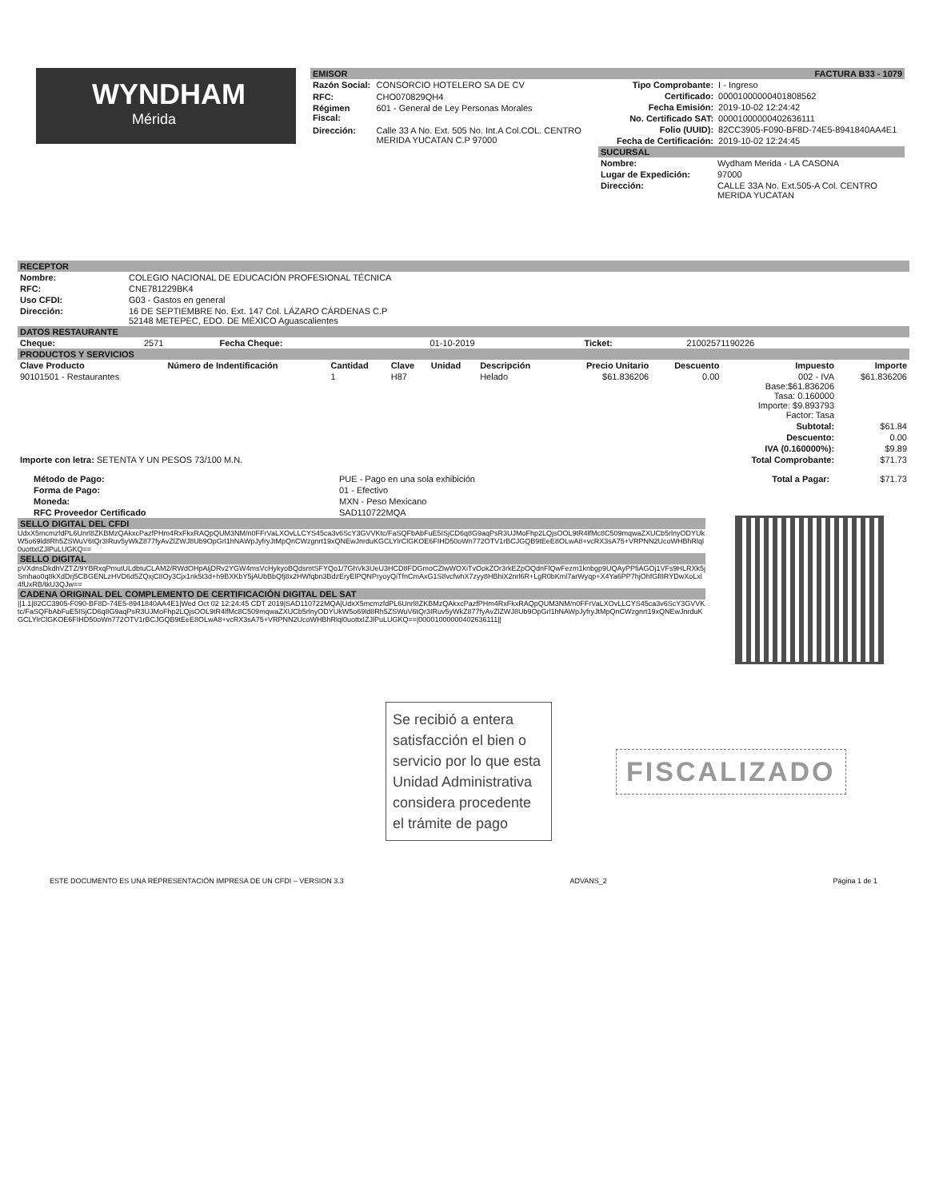WYNDHAM
Mérida
EMISOR FACTURA B33 - 1079
| Razón Social: | CONSORCIO HOTELERO SA DE CV |
| RFC: | CHO070829QH4 |
| Régimen Fiscal: | 601 - General de Ley Personas Morales |
| Dirección: | Calle 33 A No. Ext. 505 No. Int.A Col.COL. CENTRO MERIDA YUCATAN C.P 97000 |
| Tipo Comprobante: | I - Ingreso |
| Certificado: | 00001000000401808562 |
| Fecha Emisión: | 2019-10-02 12:24:42 |
| No. Certificado SAT: | 00001000000402636111 |
| Folio (UUID): | 82CC3905-F090-BF8D-74E5-8941840AA4E1 |
| Fecha de Certificación: | 2019-10-02 12:24:45 |
SUCURSAL
| Nombre: | Wydham Merida - LA CASONA |
| Lugar de Expedición: | 97000 |
| Dirección: | CALLE 33A No. Ext.505-A Col. CENTRO MERIDA YUCATAN |
RECEPTOR
| Nombre: | COLEGIO NACIONAL DE EDUCACIÓN PROFESIONAL TÉCNICA |
| RFC: | CNE781229BK4 |
| Uso CFDI: | G03 - Gastos en general |
| Dirección: | 16 DE SEPTIEMBRE No. Ext. 147 Col. LÁZARO CÁRDENAS C.P 52148 METEPEC, EDO. DE MÉXICO Aguascalientes |
DATOS RESTAURANTE
| Cheque: | 2571 | Fecha Cheque: | 01-10-2019 | Ticket: | 21002571190226 |
PRODUCTOS Y SERVICIOS
| Clave Producto | Número de Indentificación | Cantidad | Clave | Unidad | Descripción | Precio Unitario | Descuento | Impuesto | Importe |
| --- | --- | --- | --- | --- | --- | --- | --- | --- | --- |
| 90101501 - Restaurantes | | 1 | H87 | | Helado | $61.836206 | 0.00 | 002 - IVA Base:$61.836206 Tasa: 0.160000 Importe: $9.893793 Factor: Tasa | $61.836206 |
| Subtotal: | | | | | | | | | $61.84 |
| Descuento: | | | | | | | | | 0.00 |
| IVA (0.160000%): | | | | | | | | | $9.89 |
| Importe con letra: SETENTA Y UN PESOS 73/100 M.N. | | | | | | Total Comprobante: | | | $71.73 |
| Método de Pago: | PUE - Pago en una sola exhibición | Total a Pagar: | $71.73 |
| Forma de Pago: | 01 - Efectivo | | |
| Moneda: | MXN - Peso Mexicano | | |
| RFC Proveedor Certificado | SAD110722MQA | | |
SELLO DIGITAL DEL CFDI
UdxX5mcmzfdPL6Unrl8ZKBMzQAkxcPazfPHm4RxFkxRAQpQUM3NM/n0FFrVaLXOvLLCYS45ca3v6ScY3GVVKtc/FaSQFbAbFuE5ISjCD6q8G9aqPsR3UJMoFhp2LQjsOOL9tR4lfMc8C509mqwaZXUCb5rlnyODYUkW5o69ld8Rh5ZSWuV6tQr3IRuv5yWkZ877fyAvZlZWJ8Ub9OpGrl1hNAWpJyfryJtMpQnCWzgnrt19xQNEwJnrduKGCLYlrClGKOE6FIHD50oWn772OTV1rBCJGQB9tEeE8OLwA8+vcRX3sA75+VRPNN2UcoWHBhRlql0uottxIZJlPuLUGKQ==
SELLO DIGITAL
pVXdnsDkdhVZTZ/9YBRxqPmutULdbtuCLAM2/RWdOHpAljDRv2YGW4msVcHykyoBQdsmtSFYQo1/7GhVk3UeU3HCD8FDGmoCZlwWOXiTvOokZOr3rkEZpOQdnFlQwFezm1knbgp9UQAyPPfiAGOj1VFs9HLRXk5jSmhao0q8kXdDrj5CBGENLzHVD6d5ZQxjC8Oy3Cjx1nk5t3d+h9BXKbY5jAUbBbQfj8x2HWfqbn3BdzEryElPQNPryoyQiTfnCmAxG1S8vcfwhX7zyy8HBhiX2nrl6R+LgR0bKml7arWyqp+X4Ya6PP7hjOhfGf8RYDwXoLxl4fUxRB/tkU3QJw==
CADENA ORIGINAL DEL COMPLEMENTO DE CERTIFICACIÓN DIGITAL DEL SAT
||1.1|82CC3905-F090-BF8D-74E5-8941840AA4E1|Wed Oct 02 12:24:45 CDT 2019|SAD110722MQA|UdxX5mcmzfdPL6Unrl8ZKBMzQAkxcPazfPHm4RxFkxRAQpQUM3NM/n0FFrVaLXOvLLCYS45ca3v6ScY3GVVKtc/FaSQFbAbFuE5ISjCD6q8G9aqPsR3UJMoFhp2LQjsOOL9tR4lfMc8C509mqwaZXUCb5rlnyODYUkW5o69ld8Rh5ZSWuV6tQr3IRuv5yWkZ877fyAvZlZWJ8Ub9OpGrl1hNAWpJyfryJtMpQnCWzgnrt19xQNEwJnrduKGCLYlrClGKOE6FIHD50oWn772OTV1rBCJGQB9tEeE8OLwA8+vcRX3sA75+VRPNN2UcoWHBhRlql0uottxIZJlPuLUGKQ==|00001000000402636111||
Se recibió a entera satisfacción el bien o servicio por lo que esta Unidad Administrativa considera procedente el trámite de pago
FISCALIZADO
ESTE DOCUMENTO ES UNA REPRESENTACIÓN IMPRESA DE UN CFDI – VERSION 3.3 ADVANS_2 Página 1 de 1